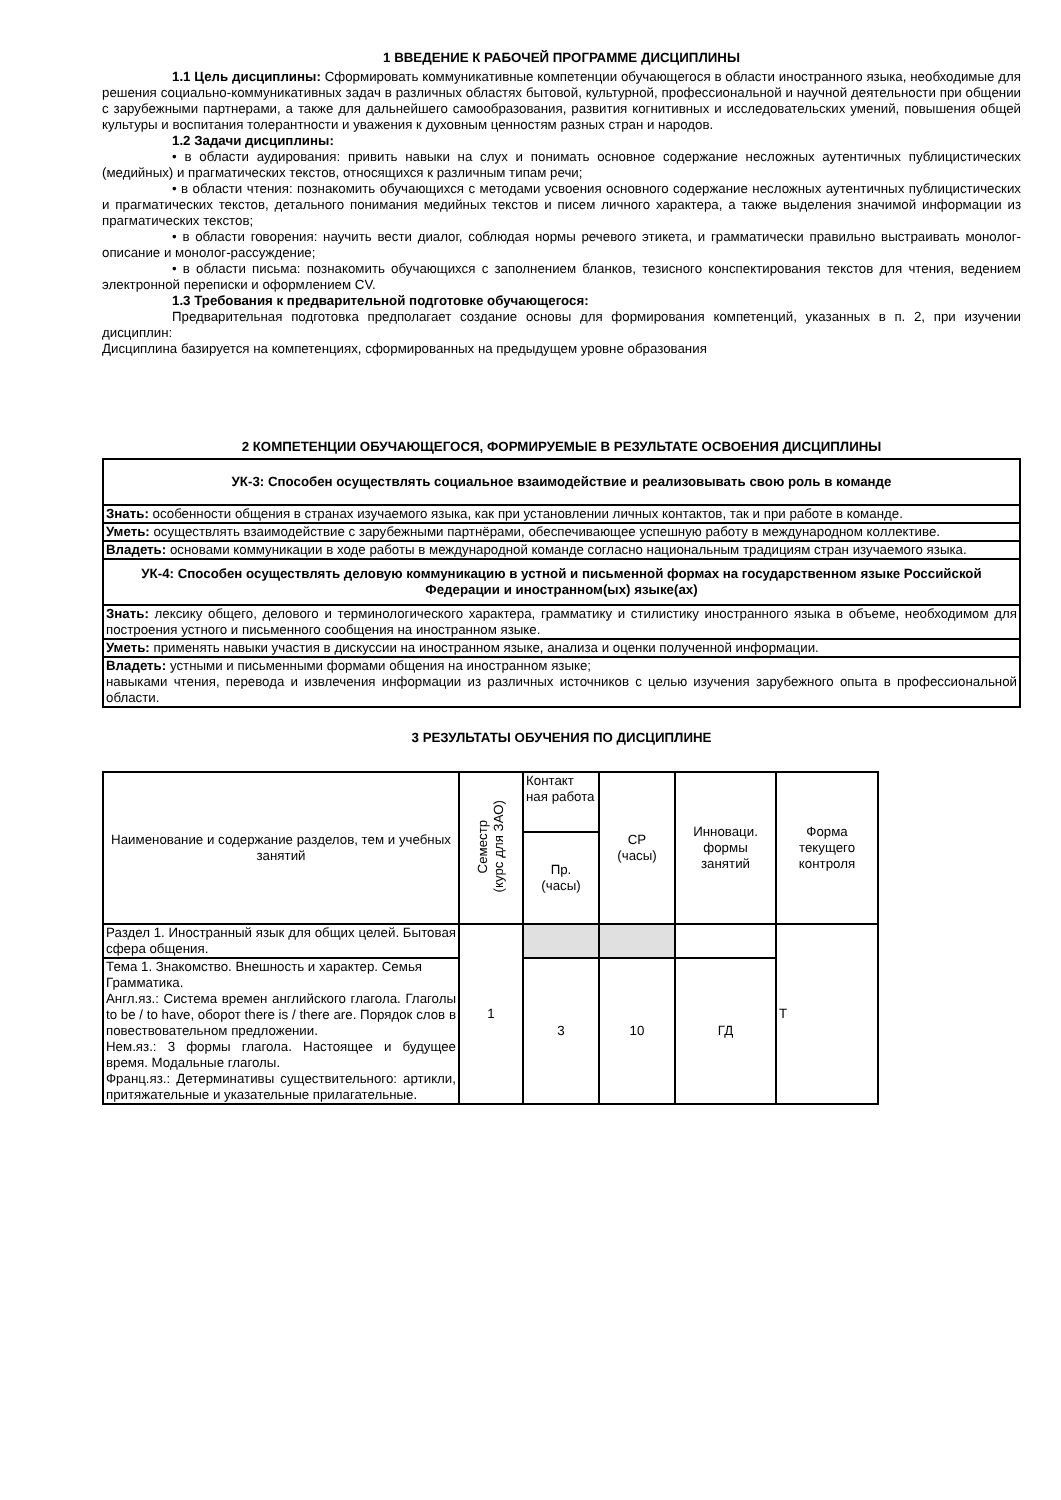1 ВВЕДЕНИЕ К РАБОЧЕЙ ПРОГРАММЕ ДИСЦИПЛИНЫ
1.1 Цель дисциплины: Сформировать коммуникативные компетенции обучающегося в области иностранного языка, необходимые для решения социально-коммуникативных задач в различных областях бытовой, культурной, профессиональной и научной деятельности при общении с зарубежными партнерами, а также для дальнейшего самообразования, развития когнитивных и исследовательских умений, повышения общей культуры и воспитания толерантности и уважения к духовным ценностям разных стран и народов.
1.2 Задачи дисциплины:
• в области аудирования: привить навыки на слух и понимать основное содержание несложных аутентичных публицистических (медийных) и прагматических текстов, относящихся к различным типам речи;
• в области чтения: познакомить обучающихся с методами усвоения основного содержание несложных аутентичных публицистических и прагматических текстов, детального понимания медийных текстов и писем личного характера, а также выделения значимой информации из прагматических текстов;
• в области говорения: научить вести диалог, соблюдая нормы речевого этикета, и грамматически правильно выстраивать монолог-описание и монолог-рассуждение;
• в области письма: познакомить обучающихся с заполнением бланков, тезисного конспектирования текстов для чтения, ведением электронной переписки и оформлением CV.
1.3 Требования к предварительной подготовке обучающегося:
Предварительная подготовка предполагает создание основы для формирования компетенций, указанных в п. 2, при изучении дисциплин:
Дисциплина базируется на компетенциях, сформированных на предыдущем уровне образования
2 КОМПЕТЕНЦИИ ОБУЧАЮЩЕГОСЯ, ФОРМИРУЕМЫЕ В РЕЗУЛЬТАТЕ ОСВОЕНИЯ ДИСЦИПЛИНЫ
| УК-3: Способен осуществлять социальное взаимодействие и реализовывать свою роль в команде |
| Знать: особенности общения в странах изучаемого языка, как при установлении личных контактов, так и при работе в команде. |
| Уметь: осуществлять взаимодействие с зарубежными партнёрами, обеспечивающее успешную работу в международном коллективе. |
| Владеть: основами коммуникации в ходе работы в международной команде согласно национальным традициям стран изучаемого языка. |
| УК-4: Способен осуществлять деловую коммуникацию в устной и письменной формах на государственном языке Российской Федерации и иностранном(ых) языке(ах) |
| Знать: лексику общего, делового и терминологического характера, грамматику и стилистику иностранного языка в объеме, необходимом для построения устного и письменного сообщения на иностранном языке. |
| Уметь: применять навыки участия в дискуссии на иностранном языке, анализа и оценки полученной информации. |
| Владеть: устными и письменными формами общения на иностранном языке; навыками чтения, перевода и извлечения информации из различных источников с целью изучения зарубежного опыта в профессиональной области. |
3 РЕЗУЛЬТАТЫ ОБУЧЕНИЯ ПО ДИСЦИПЛИНЕ
| Наименование и содержание разделов, тем и учебных занятий | Семестр (курс для ЗАО) | Контакт ная работа | СР (часы) | Инноваци. формы занятий | Форма текущего контроля |
| --- | --- | --- | --- | --- | --- |
| | | Пр. (часы) | | | |
| Раздел 1. Иностранный язык для общих целей. Бытовая сфера общения. | 1 | | | | Т |
| Тема 1. Знакомство. Внешность и характер. Семья Грамматика. Англ.яз.: Система времен английского глагола. Глаголы to be / to have, оборот there is / there are. Порядок слов в повествовательном предложении. Нем.яз.: 3 формы глагола. Настоящее и будущее время. Модальные глаголы. Франц.яз.: Детерминативы существительного: артикли, притяжательные и указательные прилагательные. | | 3 | 10 | ГД | |